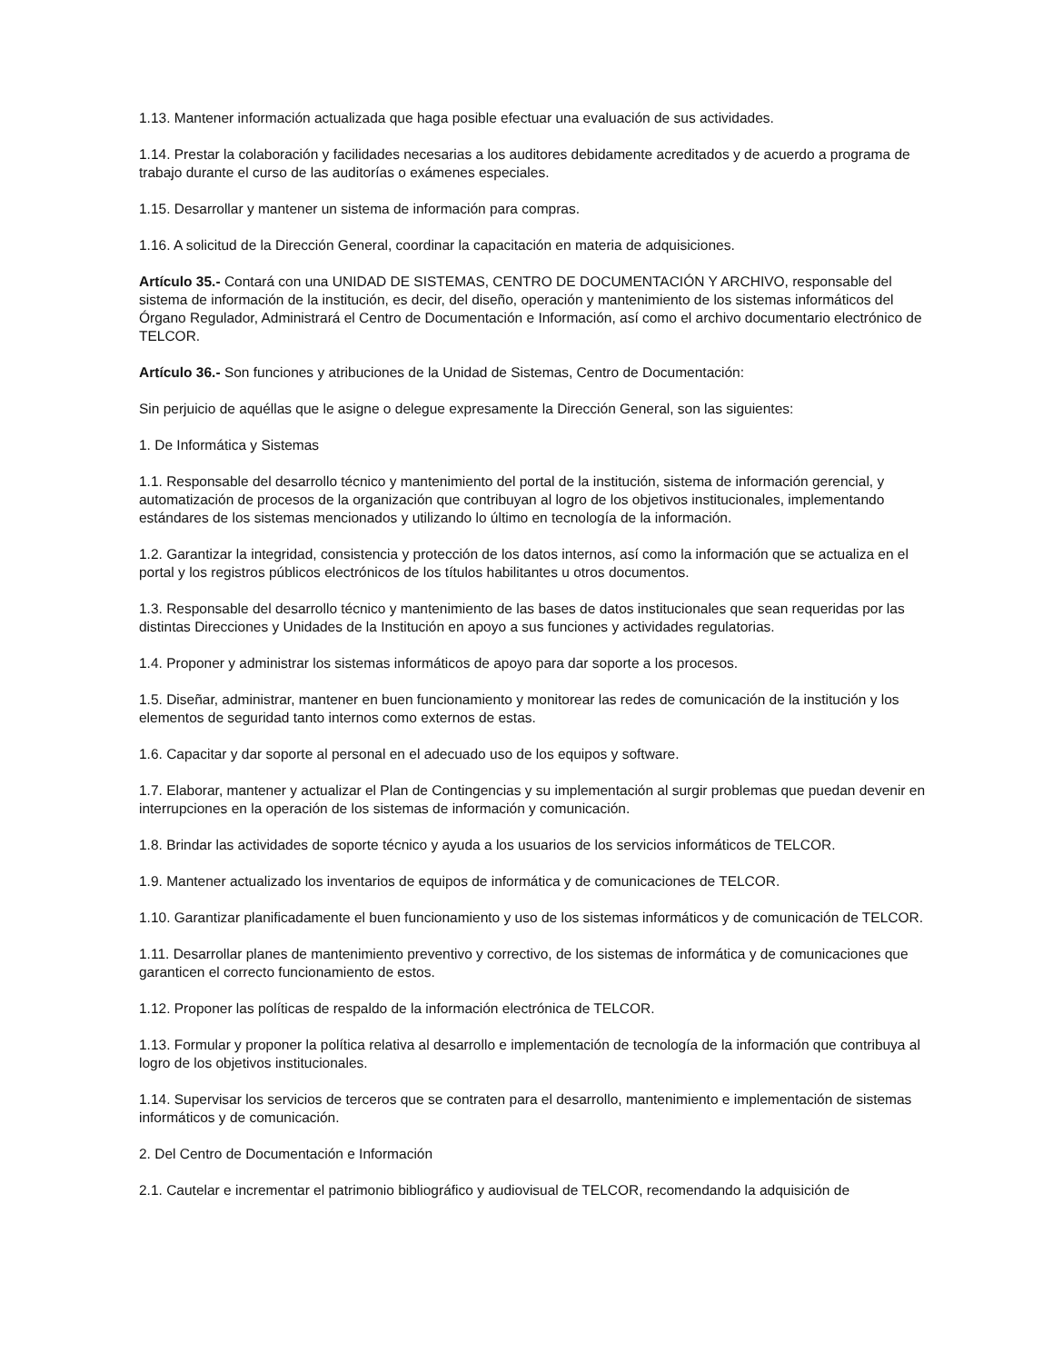1.13. Mantener información actualizada que haga posible efectuar una evaluación de sus actividades.
1.14. Prestar la colaboración y facilidades necesarias a los auditores debidamente acreditados y de acuerdo a programa de trabajo durante el curso de las auditorías o exámenes especiales.
1.15. Desarrollar y mantener un sistema de información para compras.
1.16. A solicitud de la Dirección General, coordinar la capacitación en materia de adquisiciones.
Artículo 35.- Contará con una UNIDAD DE SISTEMAS, CENTRO DE DOCUMENTACIÓN Y ARCHIVO, responsable del sistema de información de la institución, es decir, del diseño, operación y mantenimiento de los sistemas informáticos del Órgano Regulador, Administrará el Centro de Documentación e Información, así como el archivo documentario electrónico de TELCOR.
Artículo 36.- Son funciones y atribuciones de la Unidad de Sistemas, Centro de Documentación:
Sin perjuicio de aquéllas que le asigne o delegue expresamente la Dirección General, son las siguientes:
1. De Informática y Sistemas
1.1. Responsable del desarrollo técnico y mantenimiento del portal de la institución, sistema de información gerencial, y automatización de procesos de la organización que contribuyan al logro de los objetivos institucionales, implementando estándares de los sistemas mencionados y utilizando lo último en tecnología de la información.
1.2. Garantizar la integridad, consistencia y protección de los datos internos, así como la información que se actualiza en el portal y los registros públicos electrónicos de los títulos habilitantes u otros documentos.
1.3. Responsable del desarrollo técnico y mantenimiento de las bases de datos institucionales que sean requeridas por las distintas Direcciones y Unidades de la Institución en apoyo a sus funciones y actividades regulatorias.
1.4. Proponer y administrar los sistemas informáticos de apoyo para dar soporte a los procesos.
1.5. Diseñar, administrar, mantener en buen funcionamiento y monitorear las redes de comunicación de la institución y los elementos de seguridad tanto internos como externos de estas.
1.6. Capacitar y dar soporte al personal en el adecuado uso de los equipos y software.
1.7. Elaborar, mantener y actualizar el Plan de Contingencias y su implementación al surgir problemas que puedan devenir en interrupciones en la operación de los sistemas de información y comunicación.
1.8. Brindar las actividades de soporte técnico y ayuda a los usuarios de los servicios informáticos de TELCOR.
1.9. Mantener actualizado los inventarios de equipos de informática y de comunicaciones de TELCOR.
1.10. Garantizar planificadamente el buen funcionamiento y uso de los sistemas informáticos y de comunicación de TELCOR.
1.11. Desarrollar planes de mantenimiento preventivo y correctivo, de los sistemas de informática y de comunicaciones que garanticen el correcto funcionamiento de estos.
1.12. Proponer las políticas de respaldo de la información electrónica de TELCOR.
1.13. Formular y proponer la política relativa al desarrollo e implementación de tecnología de la información que contribuya al logro de los objetivos institucionales.
1.14. Supervisar los servicios de terceros que se contraten para el desarrollo, mantenimiento e implementación de sistemas informáticos y de comunicación.
2. Del Centro de Documentación e Información
2.1. Cautelar e incrementar el patrimonio bibliográfico y audiovisual de TELCOR, recomendando la adquisición de